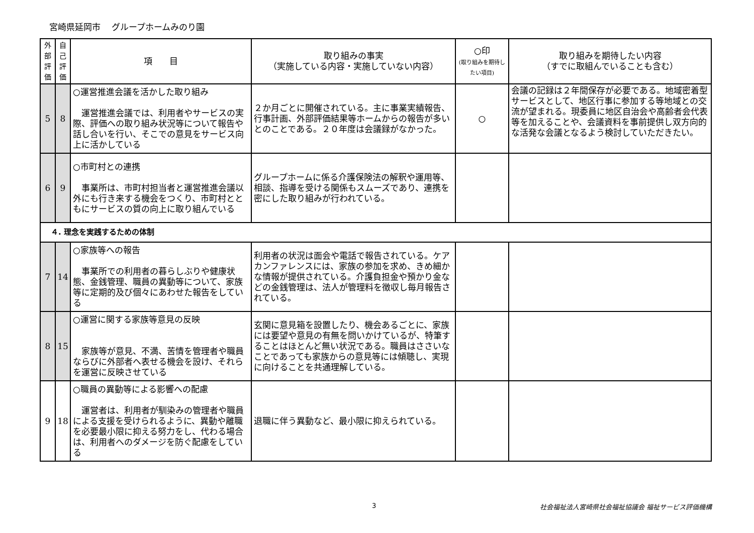宮崎県延岡市　 グループホームみのり園
| 外部評価 | 自己評価 | 項 目 | 取り組みの事実 （実施している内容・実施していない内容） | ○印 (取り組みを期待したい項目) | 取り組みを期待したい内容 （すでに取組んでいることも含む） |
| --- | --- | --- | --- | --- | --- |
| 5 | 8 | ○運営推進会議を活かした取り組み 運営推進会議では、利用者やサービスの実際、評価への取り組み状況等について報告や話し合いを行い、そこでの意見をサービス向上に活かしている | ２か月ごとに開催されている。主に事業実績報告、行事計画、外部評価結果等ホームからの報告が多いとのことである。２０年度は会議録がなかった。 | ○ | 会議の記録は２年間保存が必要である。地域密着型サービスとして、地区行事に参加する等地域との交流が望まれる。現委員に地区自治会や高齢者会代表等を加えることや、会議資料を事前提供し双方向的な活発な会議となるよう検討していただきたい。 |
| 6 | 9 | ○市町村との連携 事業所は、市町村担当者と運営推進会議以外にも行き来する機会をつくり、市町村とともにサービスの質の向上に取り組んでいる | グループホームに係る介護保険法の解釈や運用等、相談、指導を受ける関係もスムーズであり、連携を密にした取り組みが行われている。 | | |
| ４. 理念を実践するための体制 | | | | | |
| 7 | 14 | ○家族等への報告 事業所での利用者の暮らしぶりや健康状態、金銭管理、職員の異動等について、家族等に定期的及び個々にあわせた報告をしている | 利用者の状況は面会や電話で報告されている。ケアカンファレンスには、家族の参加を求め、きめ細かな情報が提供されている。介護負担金や預かり金などの金銭管理は、法人が管理料を徴収し毎月報告されている。 | | |
| 8 | 15 | ○運営に関する家族等意見の反映 家族等が意見、不満、苦情を管理者や職員ならびに外部者へ表せる機会を設け、それらを運営に反映させている | 玄関に意見箱を設置したり、機会あるごとに、家族には要望や意見の有無を問いかけているが、特筆することはほとんど無い状況である。職員はささいなことであっても家族からの意見等には傾聴し、実現に向けることを共通理解している。 | | |
| 9 | 18 | ○職員の異動等による影響への配慮 運営者は、利用者が馴染みの管理者や職員による支援を受けられるように、異動や離職を必要最小限に抑える努力をし、代わる場合は、利用者へのダメージを防ぐ配慮をしている | 退職に伴う異動など、最小限に抑えられている。 | | |
3 社会福祉法人宮崎県社会福祉協議会 福祉サービス評価機構